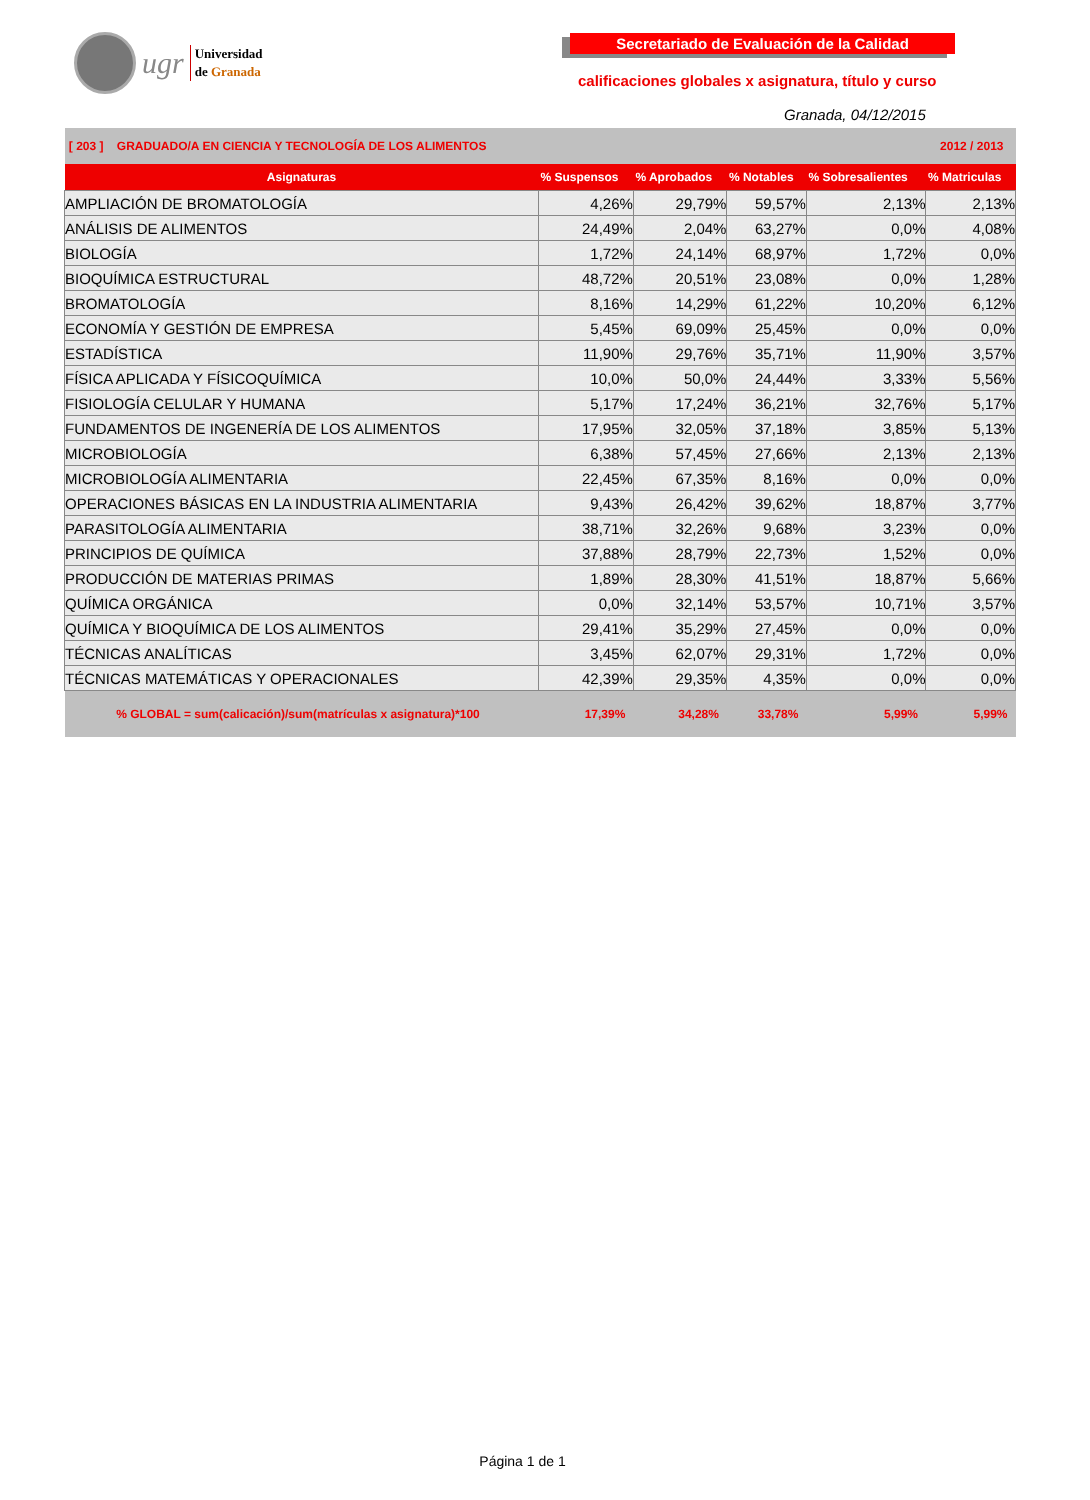ugr
Universidad
de Granada
Secretariado de Evaluación de la Calidad
calificaciones globales x asignatura, título y curso
Granada, 04/12/2015
| [ 203 ] GRADUADO/A EN CIENCIA Y TECNOLOGÍA DE LOS ALIMENTOS | | | | 2012 / 2013 | |
| Asignaturas | % Suspensos | % Aprobados | % Notables | % Sobresalientes | % Matriculas |
| AMPLIACIÓN DE BROMATOLOGÍA | 4,26% | 29,79% | 59,57% | 2,13% | 2,13% |
| ANÁLISIS DE ALIMENTOS | 24,49% | 2,04% | 63,27% | 0,0% | 4,08% |
| BIOLOGÍA | 1,72% | 24,14% | 68,97% | 1,72% | 0,0% |
| BIOQUÍMICA ESTRUCTURAL | 48,72% | 20,51% | 23,08% | 0,0% | 1,28% |
| BROMATOLOGÍA | 8,16% | 14,29% | 61,22% | 10,20% | 6,12% |
| ECONOMÍA Y GESTIÓN DE EMPRESA | 5,45% | 69,09% | 25,45% | 0,0% | 0,0% |
| ESTADÍSTICA | 11,90% | 29,76% | 35,71% | 11,90% | 3,57% |
| FÍSICA APLICADA Y FÍSICOQUÍMICA | 10,0% | 50,0% | 24,44% | 3,33% | 5,56% |
| FISIOLOGÍA CELULAR Y HUMANA | 5,17% | 17,24% | 36,21% | 32,76% | 5,17% |
| FUNDAMENTOS DE INGENERÍA DE LOS ALIMENTOS | 17,95% | 32,05% | 37,18% | 3,85% | 5,13% |
| MICROBIOLOGÍA | 6,38% | 57,45% | 27,66% | 2,13% | 2,13% |
| MICROBIOLOGÍA ALIMENTARIA | 22,45% | 67,35% | 8,16% | 0,0% | 0,0% |
| OPERACIONES BÁSICAS EN LA INDUSTRIA ALIMENTARIA | 9,43% | 26,42% | 39,62% | 18,87% | 3,77% |
| PARASITOLOGÍA ALIMENTARIA | 38,71% | 32,26% | 9,68% | 3,23% | 0,0% |
| PRINCIPIOS DE QUÍMICA | 37,88% | 28,79% | 22,73% | 1,52% | 0,0% |
| PRODUCCIÓN DE MATERIAS PRIMAS | 1,89% | 28,30% | 41,51% | 18,87% | 5,66% |
| QUÍMICA ORGÁNICA | 0,0% | 32,14% | 53,57% | 10,71% | 3,57% |
| QUÍMICA Y BIOQUÍMICA DE LOS ALIMENTOS | 29,41% | 35,29% | 27,45% | 0,0% | 0,0% |
| TÉCNICAS ANALÍTICAS | 3,45% | 62,07% | 29,31% | 1,72% | 0,0% |
| TÉCNICAS MATEMÁTICAS Y OPERACIONALES | 42,39% | 29,35% | 4,35% | 0,0% | 0,0% |
| % GLOBAL = sum(calicación)/sum(matrículas x asignatura)*100 | 17,39% | 34,28% | 33,78% | 5,99% | 5,99% |
Página 1 de 1